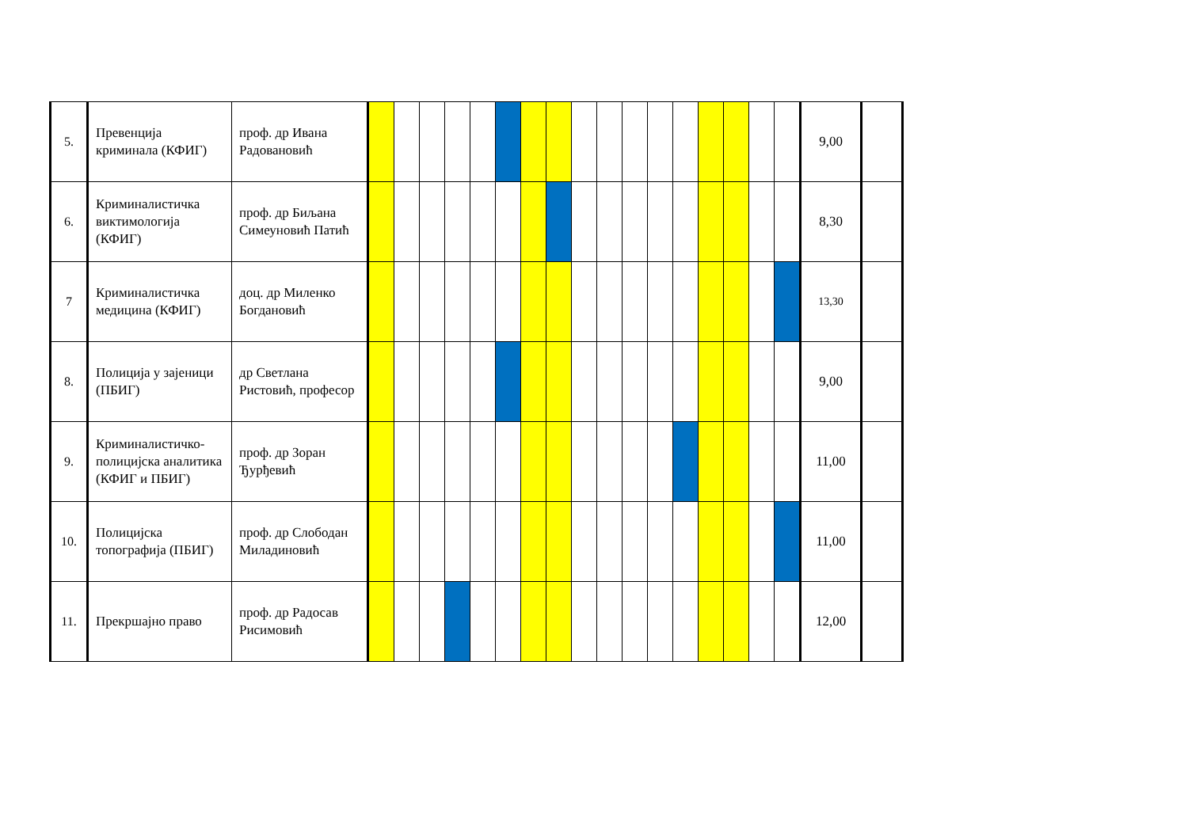| 5. | Превенција криминала (КФИГ) | проф. др Ивана Радовановић | | | | | | | | | | | | | | | | | | 9,00 | |
| 6. | Криминалистичка виктимологија (КФИГ) | проф. др Биљана Симеуновић Патић | | | | | | | | | | | | | | | | | | 8,30 | |
| 7 | Криминалистичка медицина (КФИГ) | доц. др Миленко Богдановић | | | | | | | | | | | | | | | | | | 13,30 | |
| 8. | Полиција у зајеници (ПБИГ) | др Светлана Ристовић, професор | | | | | | | | | | | | | | | | | | 9,00 | |
| 9. | Криминалистичко-полицијска аналитика (КФИГ и ПБИГ) | проф. др Зоран Ђурђевић | | | | | | | | | | | | | | | | | | 11,00 | |
| 10. | Полицијска топографија (ПБИГ) | проф. др Слободан Миладиновић | | | | | | | | | | | | | | | | | | 11,00 | |
| 11. | Прекршајно право | проф. др Радосав Рисимовић | | | | | | | | | | | | | | | | | | 12,00 | |